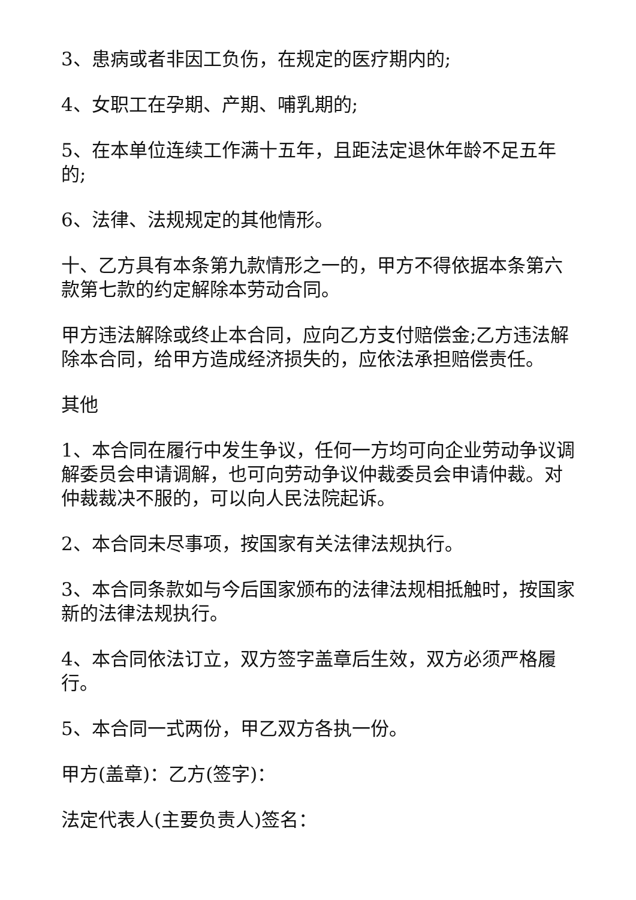3、患病或者非因工负伤，在规定的医疗期内的;
4、女职工在孕期、产期、哺乳期的;
5、在本单位连续工作满十五年，且距法定退休年龄不足五年的;
6、法律、法规规定的其他情形。
十、乙方具有本条第九款情形之一的，甲方不得依据本条第六款第七款的约定解除本劳动合同。
甲方违法解除或终止本合同，应向乙方支付赔偿金;乙方违法解除本合同，给甲方造成经济损失的，应依法承担赔偿责任。
其他
1、本合同在履行中发生争议，任何一方均可向企业劳动争议调解委员会申请调解，也可向劳动争议仲裁委员会申请仲裁。对仲裁裁决不服的，可以向人民法院起诉。
2、本合同未尽事项，按国家有关法律法规执行。
3、本合同条款如与今后国家颁布的法律法规相抵触时，按国家新的法律法规执行。
4、本合同依法订立，双方签字盖章后生效，双方必须严格履行。
5、本合同一式两份，甲乙双方各执一份。
甲方(盖章)：乙方(签字)：
法定代表人(主要负责人)签名：